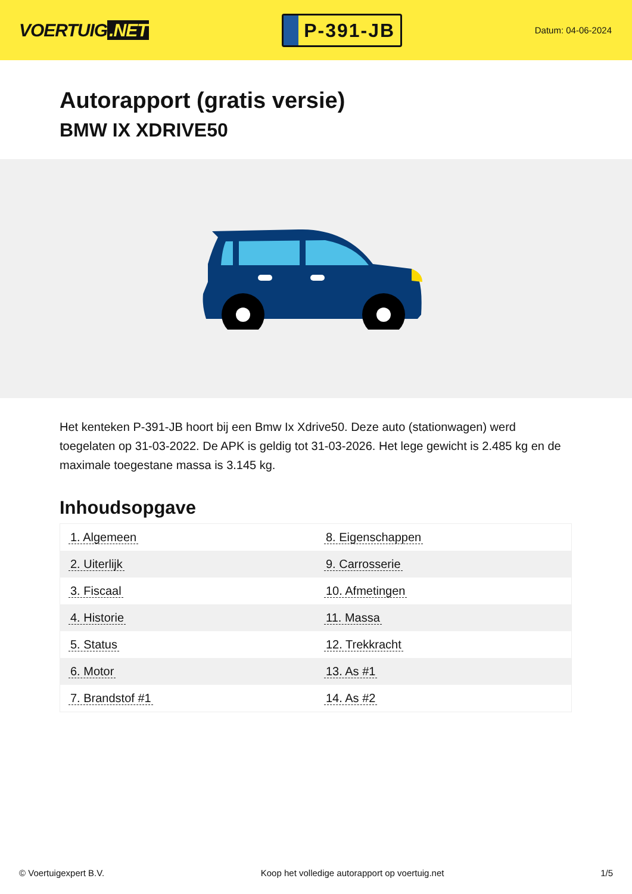VOERTUIG.NET
P-391-JB
Datum: 04-06-2024
Autorapport (gratis versie)
BMW IX XDRIVE50
Het kenteken P-391-JB hoort bij een Bmw Ix Xdrive50. Deze auto (stationwagen) werd toegelaten op 31-03-2022. De APK is geldig tot 31-03-2026. Het lege gewicht is 2.485 kg en de maximale toegestane massa is 3.145 kg.
Inhoudsopgave
| 1. Algemeen | 8. Eigenschappen |
| 2. Uiterlijk | 9. Carrosserie |
| 3. Fiscaal | 10. Afmetingen |
| 4. Historie | 11. Massa |
| 5. Status | 12. Trekkracht |
| 6. Motor | 13. As #1 |
| 7. Brandstof #1 | 14. As #2 |
© Voertuigexpert B.V. Koop het volledige autorapport op voertuig.net 1/5